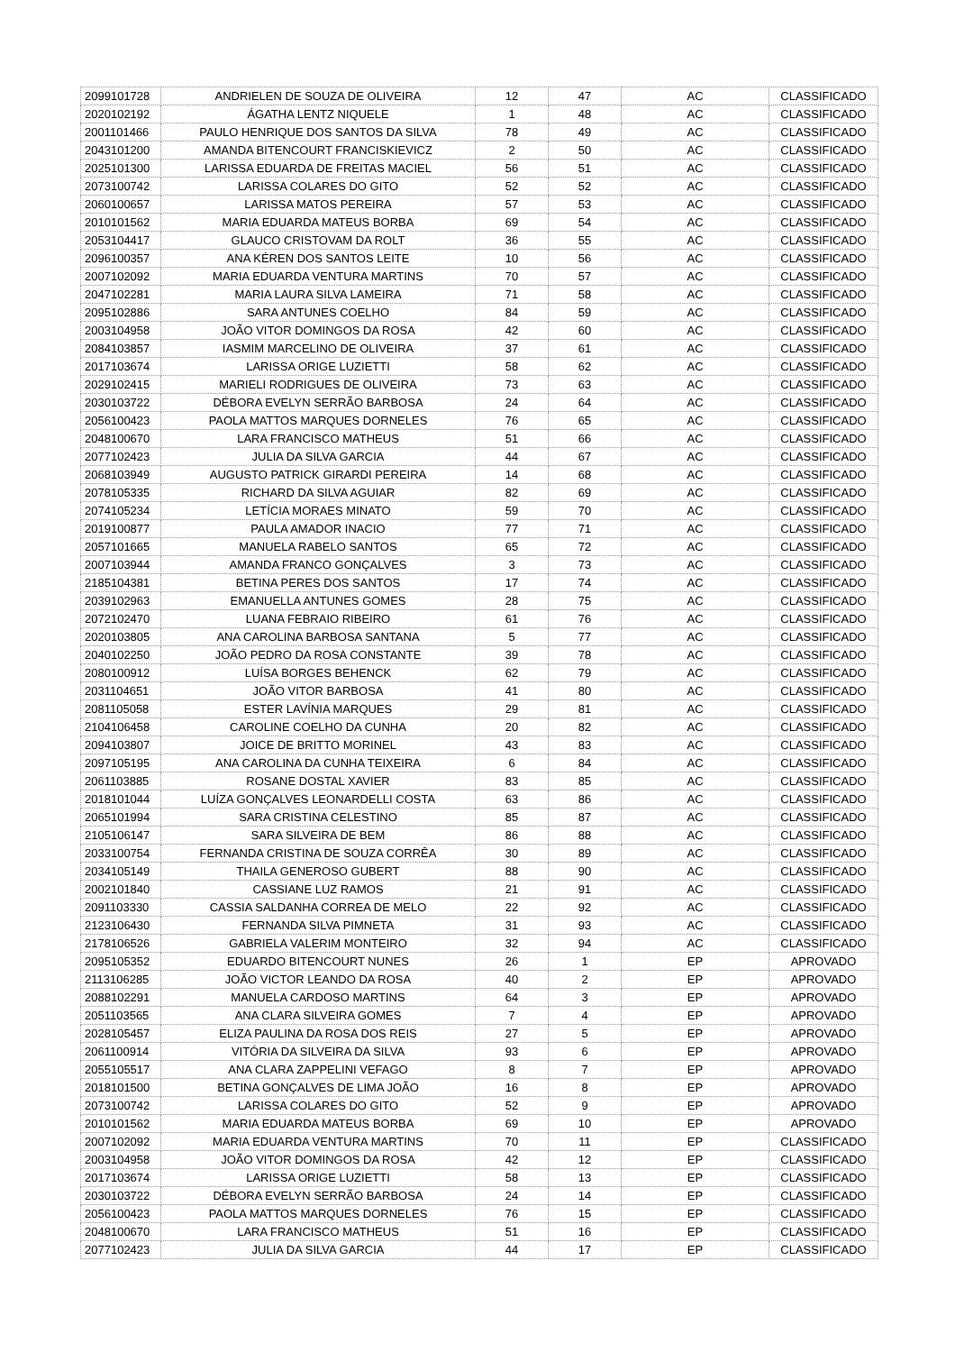| 2099101728 | ANDRIELEN DE SOUZA DE OLIVEIRA | 12 | 47 | AC | CLASSIFICADO |
| 2020102192 | ÁGATHA LENTZ NIQUELE | 1 | 48 | AC | CLASSIFICADO |
| 2001101466 | PAULO HENRIQUE DOS SANTOS DA SILVA | 78 | 49 | AC | CLASSIFICADO |
| 2043101200 | AMANDA BITENCOURT FRANCISKIEVICZ | 2 | 50 | AC | CLASSIFICADO |
| 2025101300 | LARISSA EDUARDA DE FREITAS MACIEL | 56 | 51 | AC | CLASSIFICADO |
| 2073100742 | LARISSA COLARES DO GITO | 52 | 52 | AC | CLASSIFICADO |
| 2060100657 | LARISSA MATOS PEREIRA | 57 | 53 | AC | CLASSIFICADO |
| 2010101562 | MARIA EDUARDA MATEUS BORBA | 69 | 54 | AC | CLASSIFICADO |
| 2053104417 | GLAUCO CRISTOVAM DA ROLT | 36 | 55 | AC | CLASSIFICADO |
| 2096100357 | ANA KÉREN DOS SANTOS LEITE | 10 | 56 | AC | CLASSIFICADO |
| 2007102092 | MARIA EDUARDA VENTURA MARTINS | 70 | 57 | AC | CLASSIFICADO |
| 2047102281 | MARIA LAURA SILVA LAMEIRA | 71 | 58 | AC | CLASSIFICADO |
| 2095102886 | SARA ANTUNES COELHO | 84 | 59 | AC | CLASSIFICADO |
| 2003104958 | JOÃO VITOR DOMINGOS DA ROSA | 42 | 60 | AC | CLASSIFICADO |
| 2084103857 | IASMIM MARCELINO DE OLIVEIRA | 37 | 61 | AC | CLASSIFICADO |
| 2017103674 | LARISSA ORIGE LUZIETTI | 58 | 62 | AC | CLASSIFICADO |
| 2029102415 | MARIELI RODRIGUES DE OLIVEIRA | 73 | 63 | AC | CLASSIFICADO |
| 2030103722 | DÉBORA EVELYN SERRÃO BARBOSA | 24 | 64 | AC | CLASSIFICADO |
| 2056100423 | PAOLA MATTOS MARQUES DORNELES | 76 | 65 | AC | CLASSIFICADO |
| 2048100670 | LARA FRANCISCO MATHEUS | 51 | 66 | AC | CLASSIFICADO |
| 2077102423 | JULIA DA SILVA GARCIA | 44 | 67 | AC | CLASSIFICADO |
| 2068103949 | AUGUSTO PATRICK GIRARDI PEREIRA | 14 | 68 | AC | CLASSIFICADO |
| 2078105335 | RICHARD DA SILVA AGUIAR | 82 | 69 | AC | CLASSIFICADO |
| 2074105234 | LETÍCIA MORAES MINATO | 59 | 70 | AC | CLASSIFICADO |
| 2019100877 | PAULA AMADOR INACIO | 77 | 71 | AC | CLASSIFICADO |
| 2057101665 | MANUELA RABELO SANTOS | 65 | 72 | AC | CLASSIFICADO |
| 2007103944 | AMANDA FRANCO GONÇALVES | 3 | 73 | AC | CLASSIFICADO |
| 2185104381 | BETINA PERES DOS SANTOS | 17 | 74 | AC | CLASSIFICADO |
| 2039102963 | EMANUELLA ANTUNES GOMES | 28 | 75 | AC | CLASSIFICADO |
| 2072102470 | LUANA FEBRAIO RIBEIRO | 61 | 76 | AC | CLASSIFICADO |
| 2020103805 | ANA CAROLINA BARBOSA SANTANA | 5 | 77 | AC | CLASSIFICADO |
| 2040102250 | JOÃO PEDRO DA ROSA CONSTANTE | 39 | 78 | AC | CLASSIFICADO |
| 2080100912 | LUÍSA BORGES BEHENCK | 62 | 79 | AC | CLASSIFICADO |
| 2031104651 | JOÃO VITOR BARBOSA | 41 | 80 | AC | CLASSIFICADO |
| 2081105058 | ESTER LAVÍNIA MARQUES | 29 | 81 | AC | CLASSIFICADO |
| 2104106458 | CAROLINE COELHO DA CUNHA | 20 | 82 | AC | CLASSIFICADO |
| 2094103807 | JOICE DE BRITTO MORINEL | 43 | 83 | AC | CLASSIFICADO |
| 2097105195 | ANA CAROLINA DA CUNHA TEIXEIRA | 6 | 84 | AC | CLASSIFICADO |
| 2061103885 | ROSANE DOSTAL XAVIER | 83 | 85 | AC | CLASSIFICADO |
| 2018101044 | LUÍZA GONÇALVES LEONARDELLI COSTA | 63 | 86 | AC | CLASSIFICADO |
| 2065101994 | SARA CRISTINA CELESTINO | 85 | 87 | AC | CLASSIFICADO |
| 2105106147 | SARA SILVEIRA DE BEM | 86 | 88 | AC | CLASSIFICADO |
| 2033100754 | FERNANDA CRISTINA DE SOUZA CORRÊA | 30 | 89 | AC | CLASSIFICADO |
| 2034105149 | THAILA GENEROSO GUBERT | 88 | 90 | AC | CLASSIFICADO |
| 2002101840 | CASSIANE LUZ RAMOS | 21 | 91 | AC | CLASSIFICADO |
| 2091103330 | CASSIA SALDANHA CORREA DE MELO | 22 | 92 | AC | CLASSIFICADO |
| 2123106430 | FERNANDA SILVA PIMNETA | 31 | 93 | AC | CLASSIFICADO |
| 2178106526 | GABRIELA VALERIM MONTEIRO | 32 | 94 | AC | CLASSIFICADO |
| 2095105352 | EDUARDO BITENCOURT NUNES | 26 | 1 | EP | APROVADO |
| 2113106285 | JOÃO VICTOR LEANDO DA ROSA | 40 | 2 | EP | APROVADO |
| 2088102291 | MANUELA CARDOSO MARTINS | 64 | 3 | EP | APROVADO |
| 2051103565 | ANA CLARA SILVEIRA GOMES | 7 | 4 | EP | APROVADO |
| 2028105457 | ELIZA PAULINA DA ROSA DOS REIS | 27 | 5 | EP | APROVADO |
| 2061100914 | VITÓRIA DA SILVEIRA DA SILVA | 93 | 6 | EP | APROVADO |
| 2055105517 | ANA CLARA ZAPPELINI VEFAGO | 8 | 7 | EP | APROVADO |
| 2018101500 | BETINA GONÇALVES DE LIMA JOÃO | 16 | 8 | EP | APROVADO |
| 2073100742 | LARISSA COLARES DO GITO | 52 | 9 | EP | APROVADO |
| 2010101562 | MARIA EDUARDA MATEUS BORBA | 69 | 10 | EP | APROVADO |
| 2007102092 | MARIA EDUARDA VENTURA MARTINS | 70 | 11 | EP | CLASSIFICADO |
| 2003104958 | JOÃO VITOR DOMINGOS DA ROSA | 42 | 12 | EP | CLASSIFICADO |
| 2017103674 | LARISSA ORIGE LUZIETTI | 58 | 13 | EP | CLASSIFICADO |
| 2030103722 | DÉBORA EVELYN SERRÃO BARBOSA | 24 | 14 | EP | CLASSIFICADO |
| 2056100423 | PAOLA MATTOS MARQUES DORNELES | 76 | 15 | EP | CLASSIFICADO |
| 2048100670 | LARA FRANCISCO MATHEUS | 51 | 16 | EP | CLASSIFICADO |
| 2077102423 | JULIA DA SILVA GARCIA | 44 | 17 | EP | CLASSIFICADO |